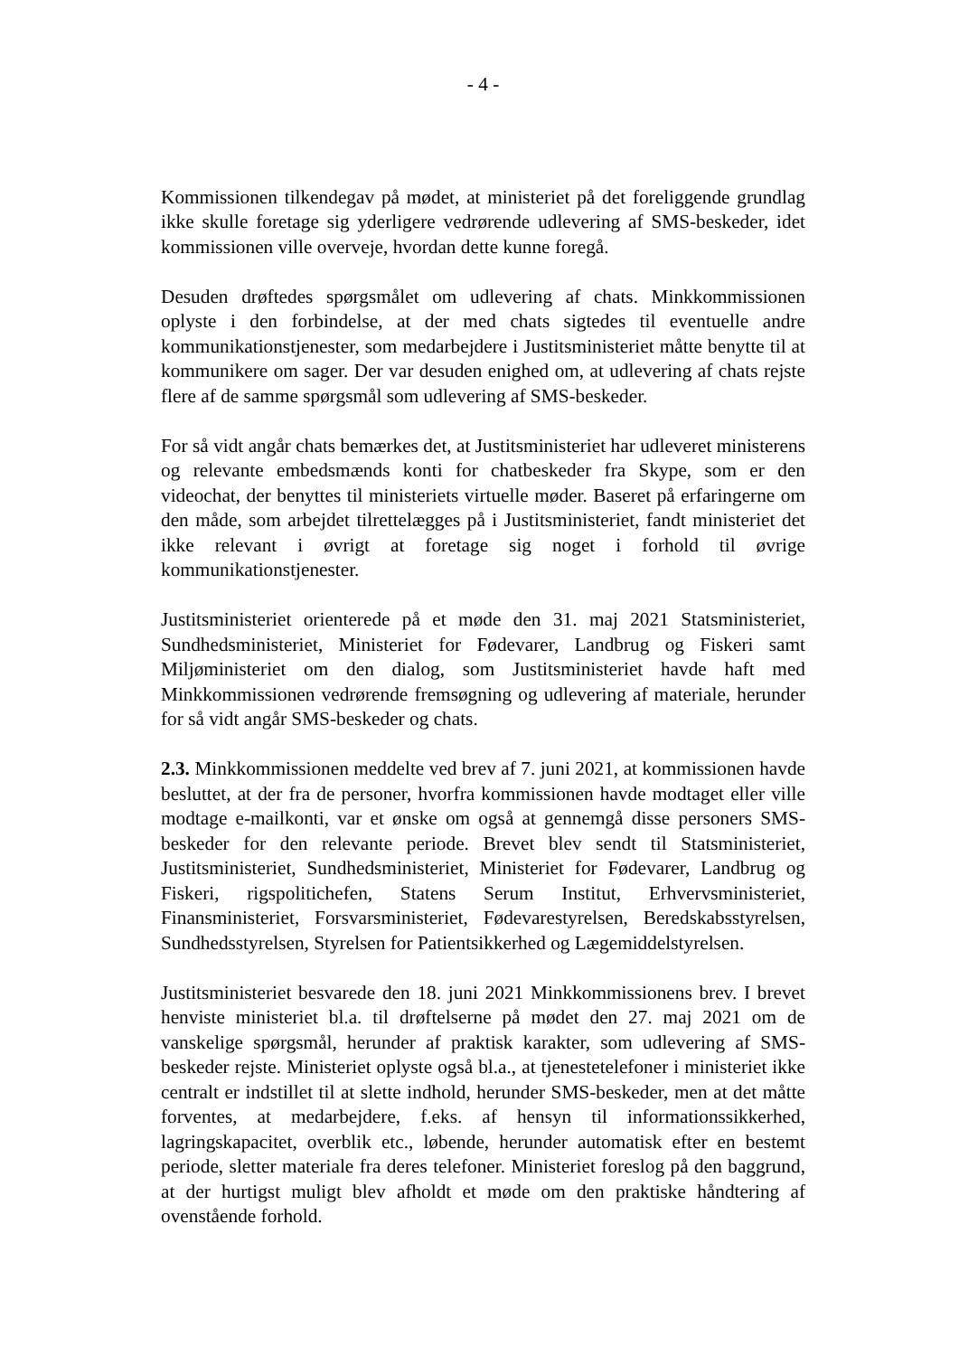- 4 -
Kommissionen tilkendegav på mødet, at ministeriet på det foreliggende grundlag ikke skulle foretage sig yderligere vedrørende udlevering af SMS-beskeder, idet kommissionen ville overveje, hvordan dette kunne foregå.
Desuden drøftedes spørgsmålet om udlevering af chats. Minkkommissionen oplyste i den forbindelse, at der med chats sigtedes til eventuelle andre kommunikationstjenester, som medarbejdere i Justitsministeriet måtte benytte til at kommunikere om sager. Der var desuden enighed om, at udlevering af chats rejste flere af de samme spørgsmål som udlevering af SMS-beskeder.
For så vidt angår chats bemærkes det, at Justitsministeriet har udleveret ministerens og relevante embedsmænds konti for chatbeskeder fra Skype, som er den videochat, der benyttes til ministeriets virtuelle møder. Baseret på erfaringerne om den måde, som arbejdet tilrettelægges på i Justitsministeriet, fandt ministeriet det ikke relevant i øvrigt at foretage sig noget i forhold til øvrige kommunikationstjenester.
Justitsministeriet orienterede på et møde den 31. maj 2021 Statsministeriet, Sundhedsministeriet, Ministeriet for Fødevarer, Landbrug og Fiskeri samt Miljøministeriet om den dialog, som Justitsministeriet havde haft med Minkkommissionen vedrørende fremsøgning og udlevering af materiale, herunder for så vidt angår SMS-beskeder og chats.
2.3. Minkkommissionen meddelte ved brev af 7. juni 2021, at kommissionen havde besluttet, at der fra de personer, hvorfra kommissionen havde modtaget eller ville modtage e-mailkonti, var et ønske om også at gennemgå disse personers SMS-beskeder for den relevante periode. Brevet blev sendt til Statsministeriet, Justitsministeriet, Sundhedsministeriet, Ministeriet for Fødevarer, Landbrug og Fiskeri, rigspolitichefen, Statens Serum Institut, Erhvervsministeriet, Finansministeriet, Forsvarsministeriet, Fødevarestyrelsen, Beredskabsstyrelsen, Sundhedsstyrelsen, Styrelsen for Patientsikkerhed og Lægemiddelstyrelsen.
Justitsministeriet besvarede den 18. juni 2021 Minkkommissionens brev. I brevet henviste ministeriet bl.a. til drøftelserne på mødet den 27. maj 2021 om de vanskelige spørgsmål, herunder af praktisk karakter, som udlevering af SMS-beskeder rejste. Ministeriet oplyste også bl.a., at tjenestetelefoner i ministeriet ikke centralt er indstillet til at slette indhold, herunder SMS-beskeder, men at det måtte forventes, at medarbejdere, f.eks. af hensyn til informationssikkerhed, lagringskapacitet, overblik etc., løbende, herunder automatisk efter en bestemt periode, sletter materiale fra deres telefoner. Ministeriet foreslog på den baggrund, at der hurtigst muligt blev afholdt et møde om den praktiske håndtering af ovenstående forhold.